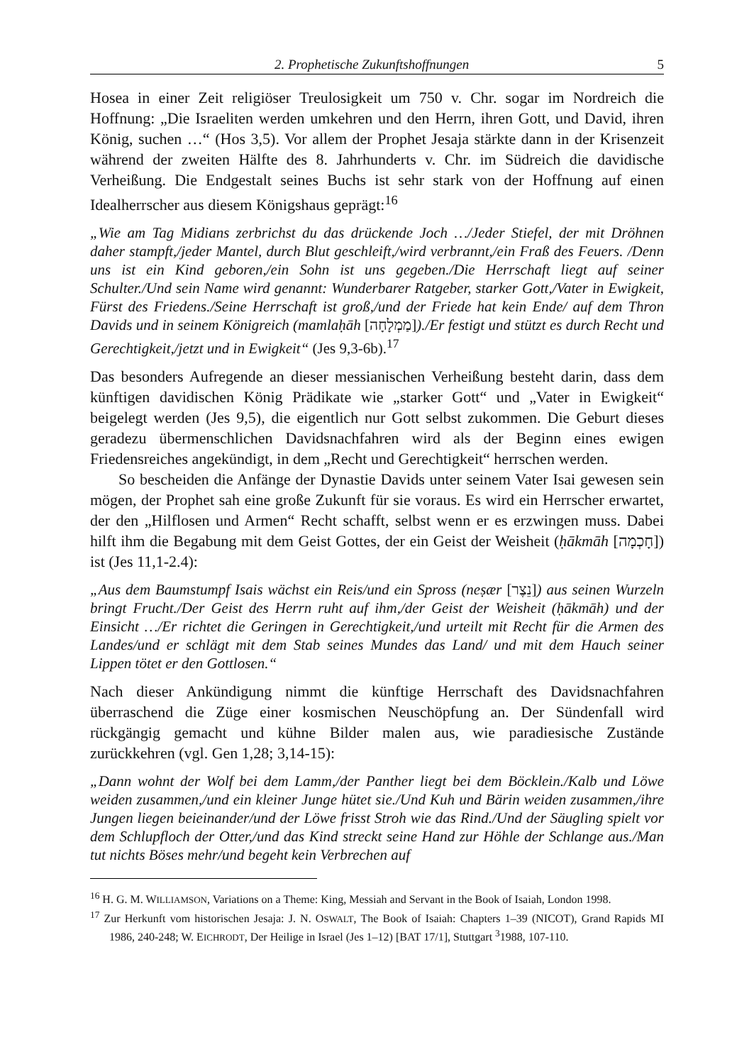2. Prophetische Zukunftshoffnungen 5
Hosea in einer Zeit religiöser Treulosigkeit um 750 v. Chr. sogar im Nordreich die Hoffnung: „Die Israeliten werden umkehren und den Herrn, ihren Gott, und David, ihren König, suchen …“ (Hos 3,5). Vor allem der Prophet Jesaja stärkte dann in der Krisenzeit während der zweiten Hälfte des 8. Jahrhunderts v. Chr. im Südreich die davidische Verheißung. Die Endgestalt seines Buchs ist sehr stark von der Hoffnung auf einen Idealherrscher aus diesem Königshaus geprägt:<sup>16</sup>
„Wie am Tag Midians zerbrichst du das drückende Joch …/Jeder Stiefel, der mit Dröhnen daher stampft,/jeder Mantel, durch Blut geschleift,/wird verbrannt,/ein Fraß des Feuers. /Denn uns ist ein Kind geboren,/ein Sohn ist uns gegeben./Die Herrschaft liegt auf seiner Schulter./Und sein Name wird genannt: Wunderbarer Ratgeber, starker Gott,/Vater in Ewigkeit, Fürst des Friedens./Seine Herrschaft ist groß,/und der Friede hat kein Ende/ auf dem Thron Davids und in seinem Königreich (mamlaḥāh [מַמְלָחָה])./Er festigt und stützt es durch Recht und Gerechtigkeit,/jetzt und in Ewigkeit“ (Jes 9,3-6b).<sup>17</sup>
Das besonders Aufregende an dieser messianischen Verheißung besteht darin, dass dem künftigen davidischen König Prädikate wie „starker Gott“ und „Vater in Ewigkeit“ beigelegt werden (Jes 9,5), die eigentlich nur Gott selbst zukommen. Die Geburt dieses geradezu übermenschlichen Davidsnachfahren wird als der Beginn eines ewigen Friedensreiches angekündigt, in dem „Recht und Gerechtigkeit“ herrschen werden.
So bescheiden die Anfänge der Dynastie Davids unter seinem Vater Isai gewesen sein mögen, der Prophet sah eine große Zukunft für sie voraus. Es wird ein Herrscher erwartet, der den „Hilflosen und Armen“ Recht schafft, selbst wenn er es erzwingen muss. Dabei hilft ihm die Begabung mit dem Geist Gottes, der ein Geist der Weisheit (ḥākmāh [חָכְמָה]) ist (Jes 11,1-2.4):
„Aus dem Baumstumpf Isais wächst ein Reis/und ein Spross (neṣær [נֵצֶר]) aus seinen Wurzeln bringt Frucht./Der Geist des Herrn ruht auf ihm,/der Geist der Weisheit (ḥākmāh) und der Einsicht …/Er richtet die Geringen in Gerechtigkeit,/und urteilt mit Recht für die Armen des Landes/und er schlägt mit dem Stab seines Mundes das Land/ und mit dem Hauch seiner Lippen tötet er den Gottlosen.“
Nach dieser Ankündigung nimmt die künftige Herrschaft des Davidsnachfahren überraschend die Züge einer kosmischen Neuschöpfung an. Der Sündenfall wird rückgängig gemacht und kühne Bilder malen aus, wie paradiesische Zustände zurückkehren (vgl. Gen 1,28; 3,14-15):
„Dann wohnt der Wolf bei dem Lamm,/der Panther liegt bei dem Böcklein./Kalb und Löwe weiden zusammen,/und ein kleiner Junge hütet sie./Und Kuh und Bärin weiden zusammen,/ihre Jungen liegen beieinander/und der Löwe frisst Stroh wie das Rind./Und der Säugling spielt vor dem Schlupfloch der Otter,/und das Kind streckt seine Hand zur Höhle der Schlange aus./Man tut nichts Böses mehr/und begeht kein Verbrechen auf
<sup>16</sup> H. G. M. WILLIAMSON, Variations on a Theme: King, Messiah and Servant in the Book of Isaiah, London 1998.
<sup>17</sup> Zur Herkunft vom historischen Jesaja: J. N. OSWALT, The Book of Isaiah: Chapters 1–39 (NICOT), Grand Rapids MI 1986, 240-248; W. EICHRODT, Der Heilige in Israel (Jes 1–12) [BAT 17/1], Stuttgart <sup>3</sup>1988, 107-110.